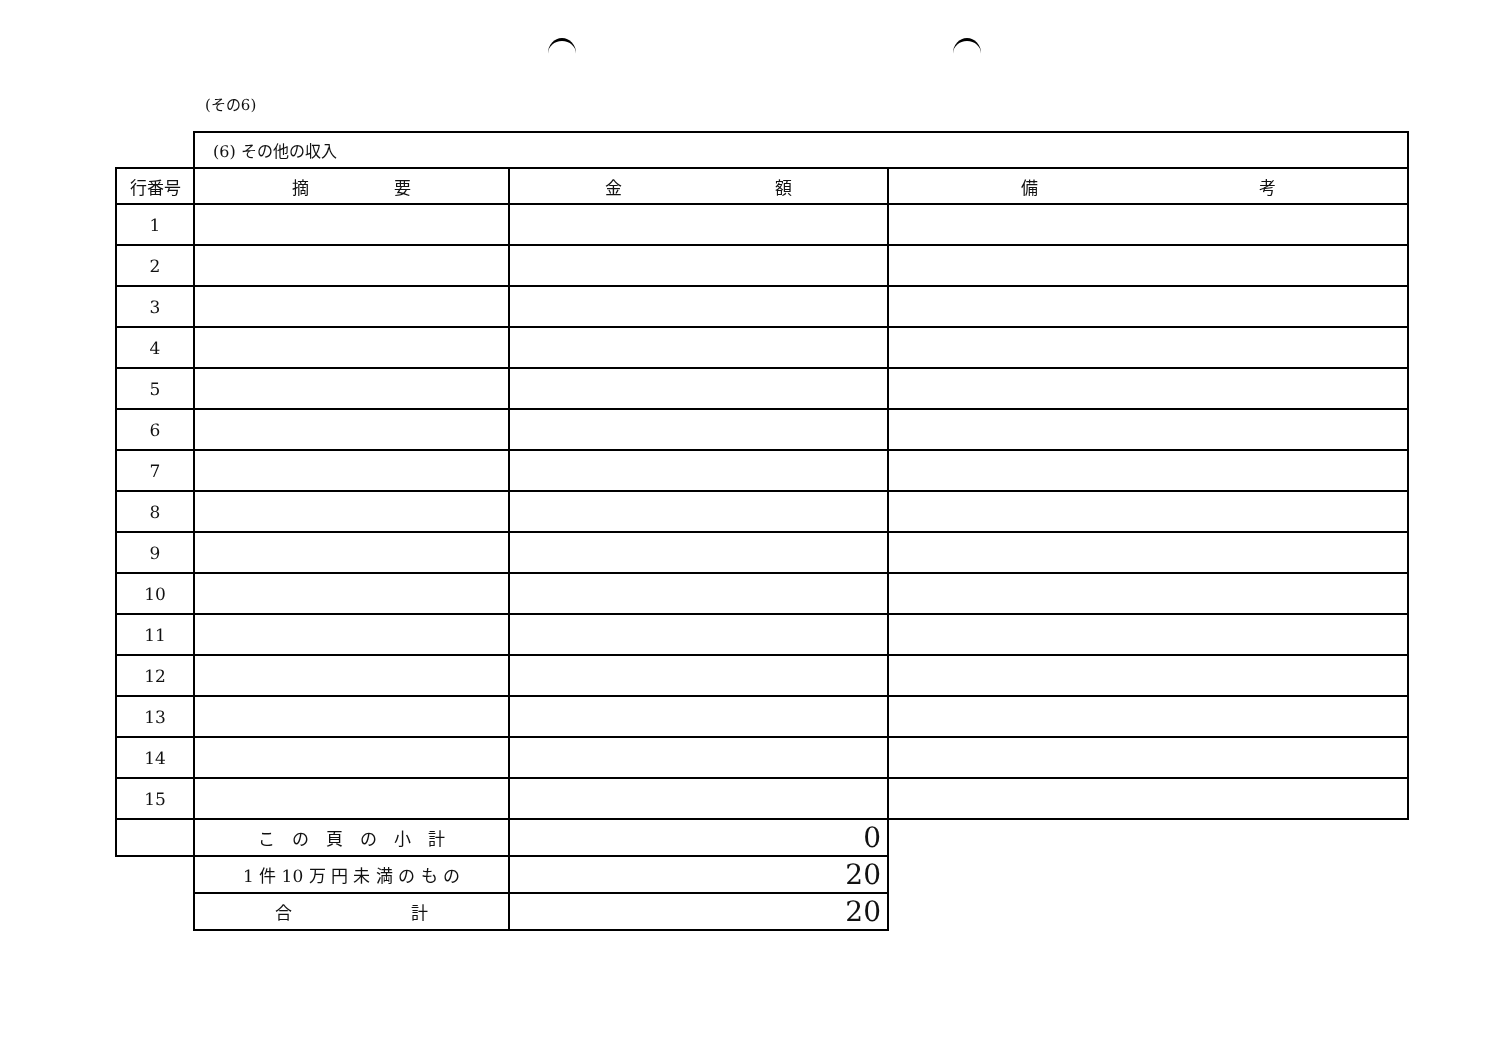(その6)
| | (6) その他の収入 | | |
| 行番号 | 摘 要 | 金 額 | 備 考 |
| 1 | | | |
| 2 | | | |
| 3 | | | |
| 4 | | | |
| 5 | | | |
| 6 | | | |
| 7 | | | |
| 8 | | | |
| 9 | | | |
| 10 | | | |
| 11 | | | |
| 12 | | | |
| 13 | | | |
| 14 | | | |
| 15 | | | |
| | こ の 頁 の 小 計 | 0 | |
| | 1 件 10 万 円 未 満 の も の | 20 | |
| | 合 計 | 20 | |